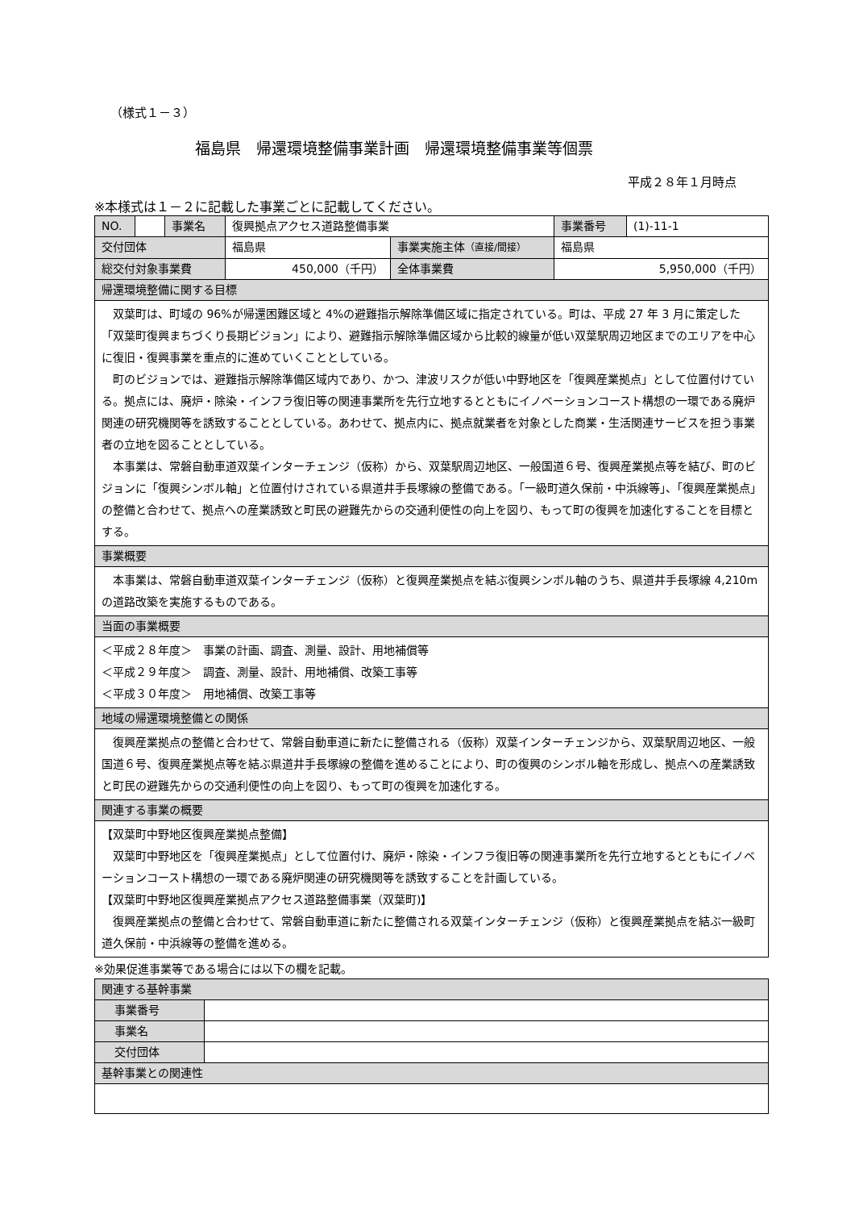（様式１－３）
福島県　帰還環境整備事業計画　帰還環境整備事業等個票
平成２８年１月時点
※本様式は１－２に記載した事業ごとに記載してください。
| NO. | | 事業名 | 復興拠点アクセス道路整備事業 | | 事業番号 | (1)-11-1 |
| 交付団体 | | | 福島県 | 事業実施主体 （直接/間接） | 福島県 | |
| 総交付対象事業費 | | | 450,000（千円） | 全体事業費 | 5,950,000（千円） | |
| 帰還環境整備に関する目標 | | | | | | |
| 双葉町は、町域の 96%が帰還困難区域と 4%の避難指示解除準備区域に指定されている。町は、平成 27 年 3 月に策定した「双葉町復興まちづくり長期ビジョン」により、避難指示解除準備区域から比較的線量が低い双葉駅周辺地区までのエリアを中心に復旧・復興事業を重点的に進めていくこととしている。 町のビジョンでは、避難指示解除準備区域内であり、かつ、津波リスクが低い中野地区を「復興産業拠点」として位置付けている。拠点には、廃炉・除染・インフラ復旧等の関連事業所を先行立地するとともにイノベーションコースト構想の一環である廃炉関連の研究機関等を誘致することとしている。あわせて、拠点内に、拠点就業者を対象とした商業・生活関連サービスを担う事業者の立地を図ることとしている。 本事業は、常磐自動車道双葉インターチェンジ（仮称）から、双葉駅周辺地区、一般国道６号、復興産業拠点等を結び、町のビジョンに「復興シンボル軸」と位置付けされている県道井手長塚線の整備である。「一級町道久保前・中浜線等」、「復興産業拠点」の整備と合わせて、拠点への産業誘致と町民の避難先からの交通利便性の向上を図り、もって町の復興を加速化することを目標とする。 | | | | | | |
| 事業概要 | | | | | | |
| 本事業は、常磐自動車道双葉インターチェンジ（仮称）と復興産業拠点を結ぶ復興シンボル軸のうち、県道井手長塚線 4,210mの道路改築を実施するものである。 | | | | | | |
| 当面の事業概要 | | | | | | |
| ＜平成２８年度＞ 事業の計画、調査、測量、設計、用地補償等 ＜平成２９年度＞ 調査、測量、設計、用地補償、改築工事等 ＜平成３０年度＞ 用地補償、改築工事等 | | | | | | |
| 地域の帰還環境整備との関係 | | | | | | |
| 復興産業拠点の整備と合わせて、常磐自動車道に新たに整備される（仮称）双葉インターチェンジから、双葉駅周辺地区、一般国道６号、復興産業拠点等を結ぶ県道井手長塚線の整備を進めることにより、町の復興のシンボル軸を形成し、拠点への産業誘致と町民の避難先からの交通利便性の向上を図り、もって町の復興を加速化する。 | | | | | | |
| 関連する事業の概要 | | | | | | |
| 【双葉町中野地区復興産業拠点整備】 双葉町中野地区を「復興産業拠点」として位置付け、廃炉・除染・インフラ復旧等の関連事業所を先行立地するとともにイノベーションコースト構想の一環である廃炉関連の研究機関等を誘致することを計画している。 【双葉町中野地区復興産業拠点アクセス道路整備事業（双葉町)】 復興産業拠点の整備と合わせて、常磐自動車道に新たに整備される双葉インターチェンジ（仮称）と復興産業拠点を結ぶ一級町道久保前・中浜線等の整備を進める。 | | | | | | |
※効果促進事業等である場合には以下の欄を記載。
| 関連する基幹事業 | |
| 事業番号 | |
| 事業名 | |
| 交付団体 | |
| 基幹事業との関連性 | |